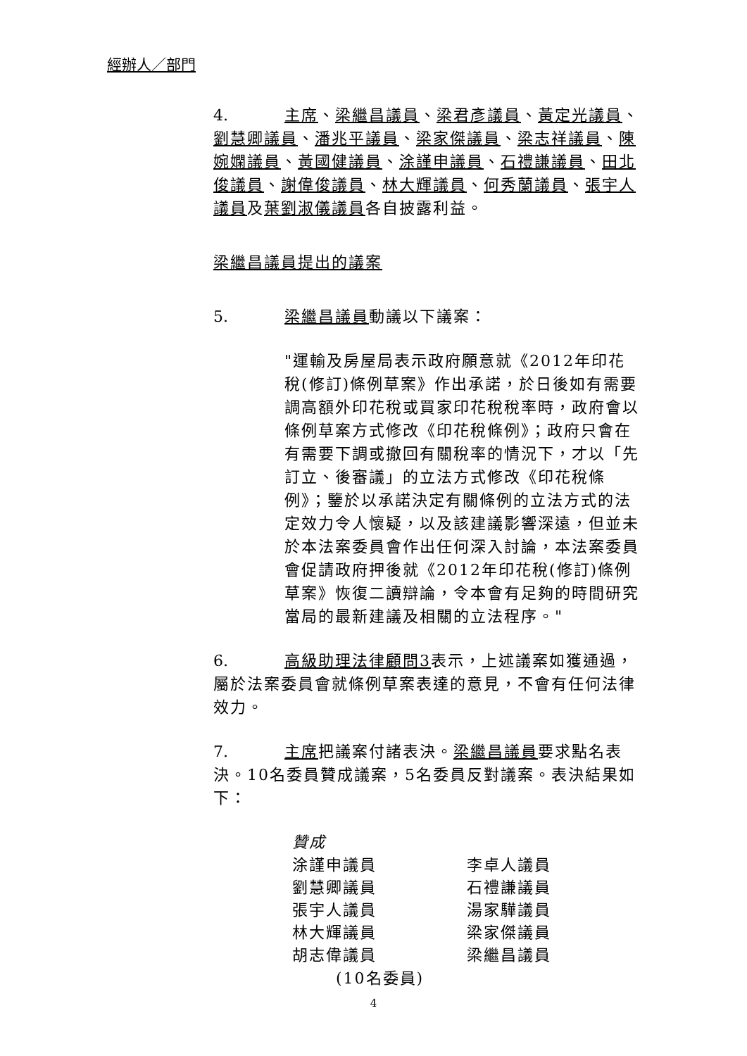經辦人／部門
4. 主席、梁繼昌議員、梁君彥議員、黃定光議員、劉慧卿議員、潘兆平議員、梁家傑議員、梁志祥議員、陳婉嫻議員、黃國健議員、涂謹申議員、石禮謙議員、田北俊議員、謝偉俊議員、林大輝議員、何秀蘭議員、張宇人議員及葉劉淑儀議員各自披露利益。
梁繼昌議員提出的議案
5. 梁繼昌議員動議以下議案：
"運輸及房屋局表示政府願意就《2012年印花稅(修訂)條例草案》作出承諾，於日後如有需要調高額外印花稅或買家印花稅稅率時，政府會以條例草案方式修改《印花稅條例》；政府只會在有需要下調或撤回有關稅率的情況下，才以「先訂立、後審議」的立法方式修改《印花稅條例》；鑒於以承諾決定有關條例的立法方式的法定效力令人懷疑，以及該建議影響深遠，但並未於本法案委員會作出任何深入討論，本法案委員會促請政府押後就《2012年印花稅(修訂)條例草案》恢復二讀辯論，令本會有足夠的時間研究當局的最新建議及相關的立法程序。"
6. 高級助理法律顧問3表示，上述議案如獲通過，屬於法案委員會就條例草案表達的意見，不會有任何法律效力。
7. 主席把議案付諸表決。梁繼昌議員要求點名表決。10名委員贊成議案，5名委員反對議案。表決結果如下：
贊成
| 涂謹申議員 | 李卓人議員 |
| 劉慧卿議員 | 石禮謙議員 |
| 張宇人議員 | 湯家驊議員 |
| 林大輝議員 | 梁家傑議員 |
| 胡志偉議員 | 梁繼昌議員 |
(10名委員)
4